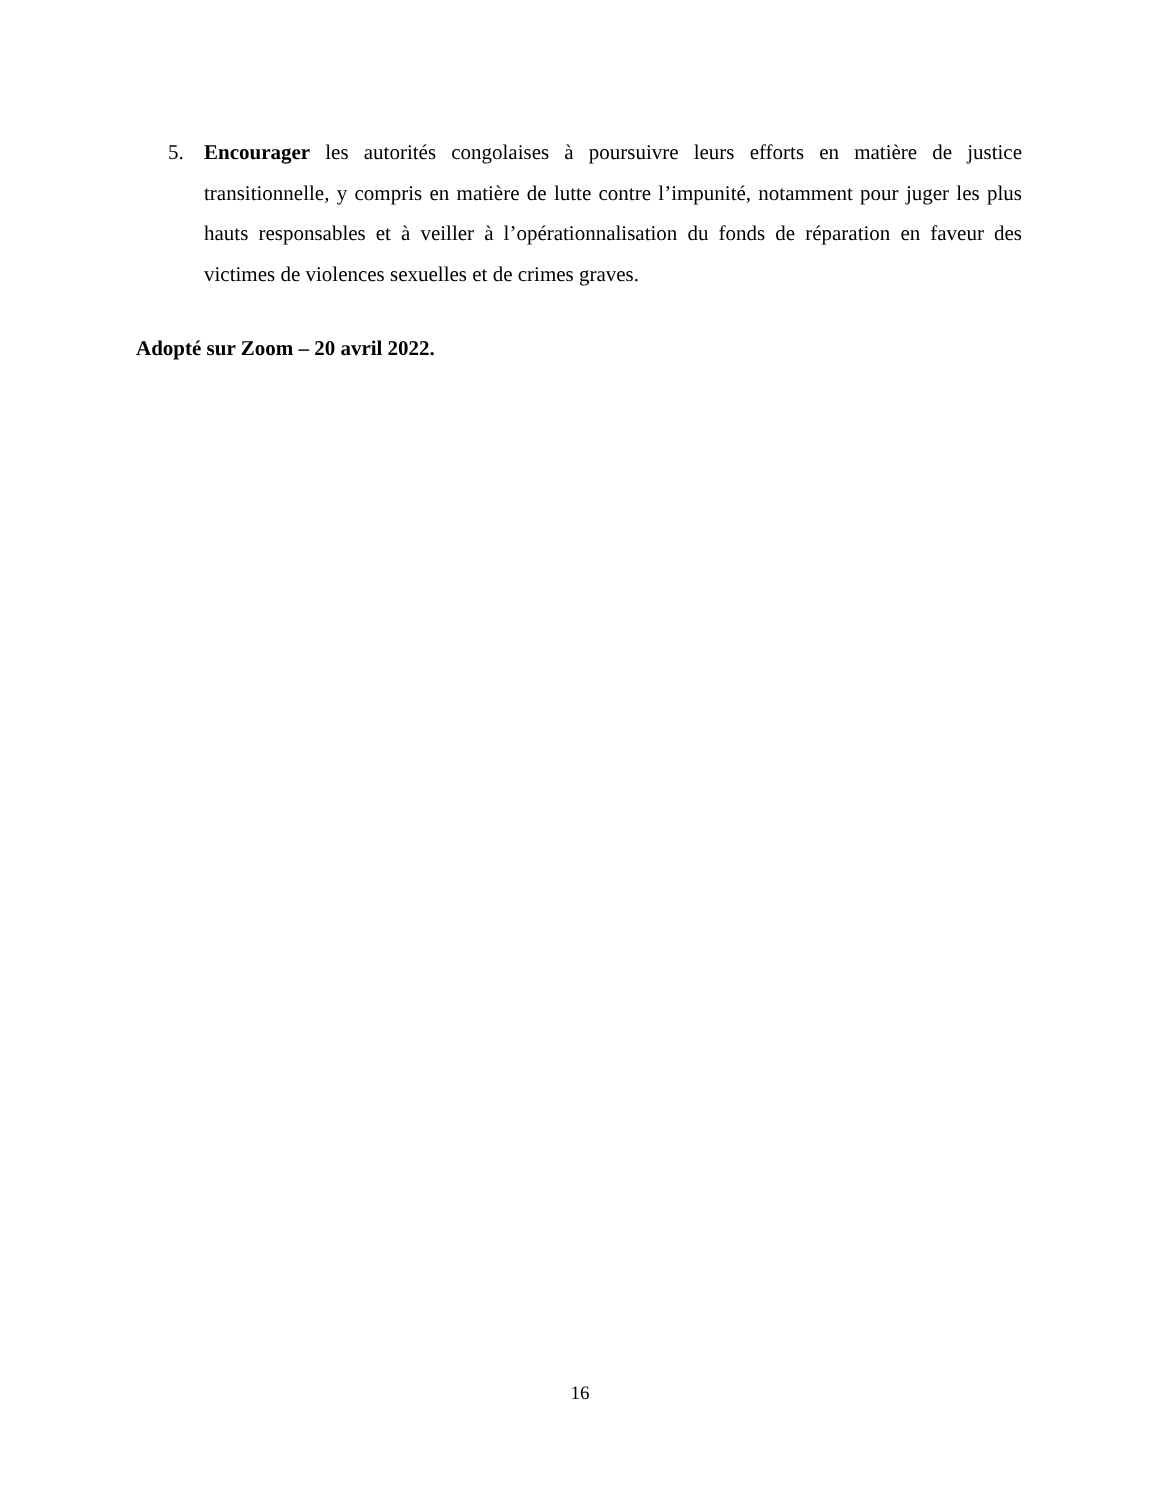5. Encourager les autorités congolaises à poursuivre leurs efforts en matière de justice transitionnelle, y compris en matière de lutte contre l’impunité, notamment pour juger les plus hauts responsables et à veiller à l’opérationnalisation du fonds de réparation en faveur des victimes de violences sexuelles et de crimes graves.
Adopté sur Zoom – 20 avril 2022.
16